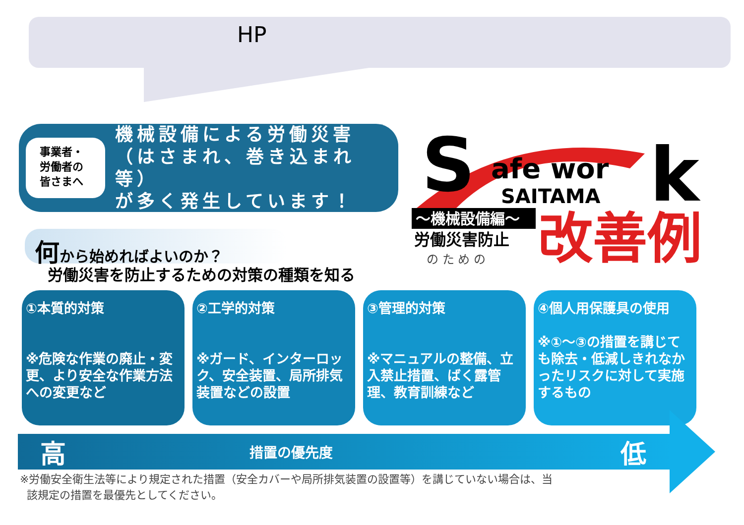HP
事業者・
労働者の
皆さまへ
機械設備による労働災害
（はさまれ、巻き込まれ等）
が多く発生しています！
S
afe wor
k
SAITAMA
～機械設備編～
労働災害防止
の た め の
改善例
何から始めればよいのか？
労働災害を防止するための対策の種類を知る
①本質的対策
※危険な作業の廃止・変更、より安全な作業方法への変更など
②工学的対策
※ガード、インターロック、安全装置、局所排気装置などの設置
③管理的対策
※マニュアルの整備、立入禁止措置、ばく露管理、教育訓練など
④個人用保護具の使用
※①～③の措置を講じても除去・低減しきれなかったリスクに対して実施するもの
高措置の優先度 低
※労働安全衛生法等により規定された措置（安全カバーや局所排気装置の設置等）を講じていない場合は、当
該規定の措置を最優先としてください。